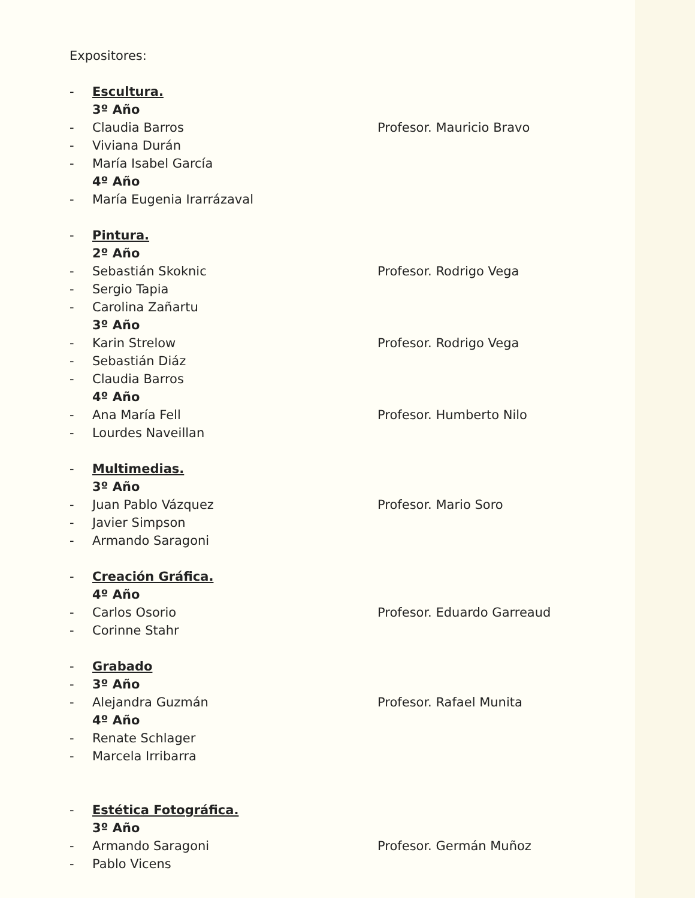Expositores:
- Escultura.
3º Año
- Claudia Barros Profesor. Mauricio Bravo
- Viviana Durán
- María Isabel García
4º Año
- María Eugenia Irarrázaval
- Pintura.
2º Año
- Sebastián Skoknic Profesor. Rodrigo Vega
- Sergio Tapia
- Carolina Zañartu
3º Año
- Karin Strelow Profesor. Rodrigo Vega
- Sebastián Diáz
- Claudia Barros
4º Año
- Ana María Fell Profesor. Humberto Nilo
- Lourdes Naveillan
- Multimedias.
3º Año
- Juan Pablo Vázquez Profesor. Mario Soro
- Javier Simpson
- Armando Saragoni
- Creación Gráfica.
4º Año
- Carlos Osorio Profesor. Eduardo Garreaud
- Corinne Stahr
- Grabado
- 3º Año
- Alejandra Guzmán Profesor. Rafael Munita
4º Año
- Renate Schlager
- Marcela Irribarra
- Estética Fotográfica.
3º Año
- Armando Saragoni Profesor. Germán Muñoz
- Pablo Vicens